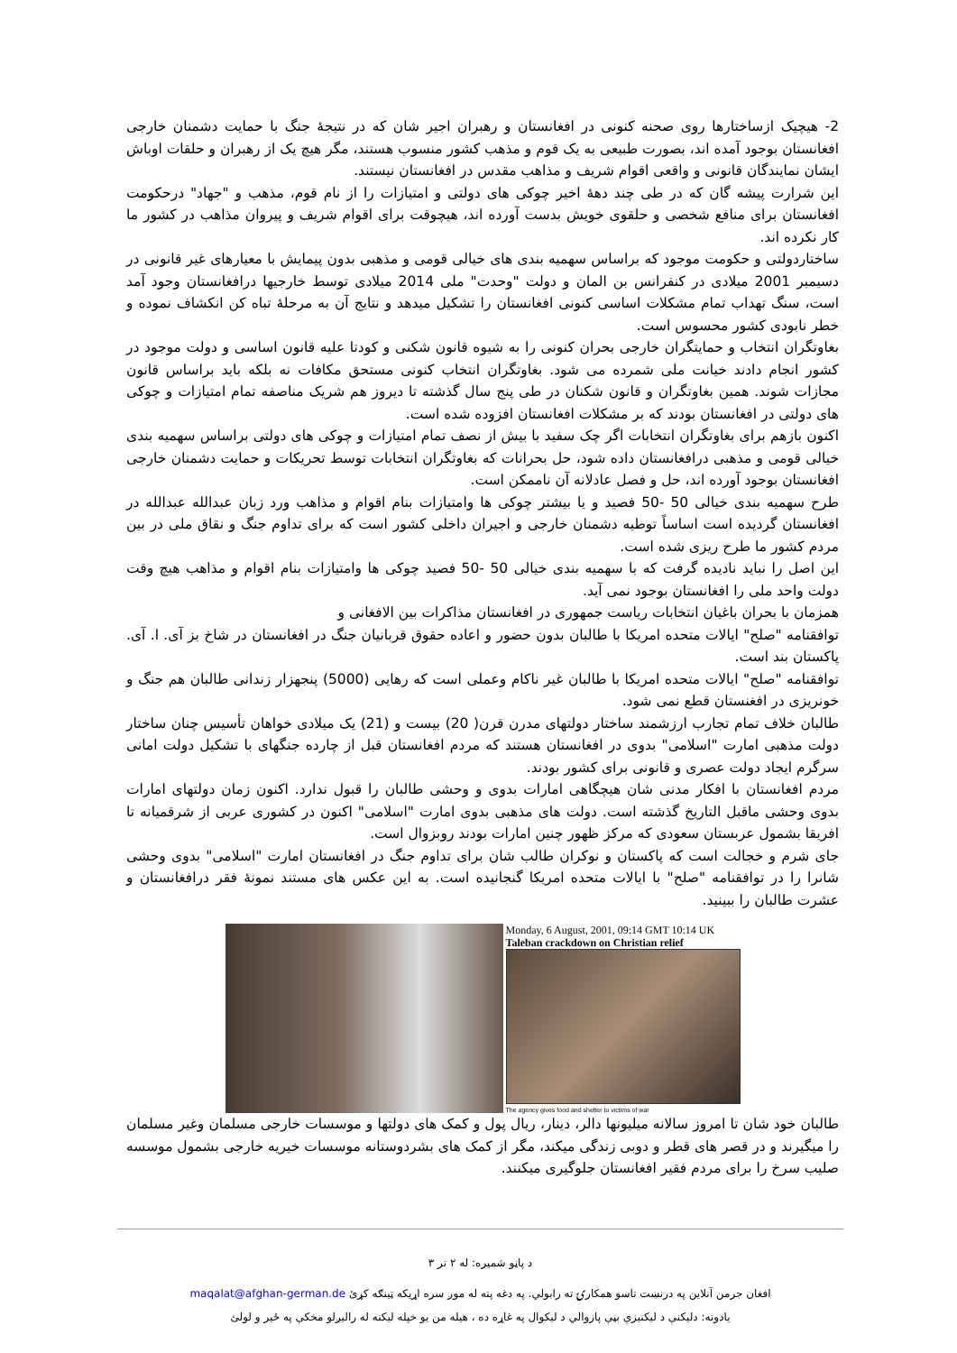2- هیچیک ازساختارها روی صحنه کنونی در افغانستان و رهبران اجیر شان که در نتیجۀ جنگ با حمایت دشمنان خارجی افغانستان بوجود آمده اند، بصورت طبیعی به یک قوم و مذهب کشور منسوب هستند، مگر هیچ یک از رهبران و حلقات اوباش ایشان نمایندگان قانونی و واقعی اقوام شریف و مذاهب مقدس در افغانستان نیستند.
این شرارت پیشه گان که در طی چند دهۀ اخیر چوکی های دولتی و امتیازات را از نام قوم، مذهب و "جهاد" درحکومت افغانستان برای منافع شخصی و حلقوی خویش بدست آورده اند، هیچوقت برای اقوام شریف و پیروان مذاهب در کشور ما کار نکرده اند.
ساختاردولتی و حکومت موجود که براساس سهمیه بندی های خیالی قومی و مذهبی بدون پیمایش با معیارهای غیر قانونی در دسیمبر 2001 میلادی در کنفرانس بن المان و دولت "وحدت" ملی 2014 میلادی توسط خارجیها درافغانستان وجود آمد است، سنگ تهداب تمام مشکلات اساسی کنونی افغانستان را تشکیل میدهد و نتایج آن به مرحلۀ تباه کن انکشاف نموده و خطر نابودی کشور محسوس است.
بغاوتگران انتخاب و حمایتگران خارجی بحران کنونی را به شیوه قانون شکنی و کودتا علیه قانون اساسی و دولت موجود در کشور انجام دادند خیانت ملی شمرده می شود. بغاوتگران انتخاب کنونی مستحق مکافات نه بلکه باید براساس قانون مجازات شوند. همین بغاوتگران و قانون شکنان در طی پنج سال گذشته تا دیروز هم شریک مناصفه تمام امتیازات و چوکی های دولتی در افغانستان بودند که بر مشکلات افغانستان افزوده شده است.
اکنون بازهم برای بغاوتگران انتخابات اگر چک سفید با بیش از نصف تمام امتیازات و چوکی های دولتی براساس سهمیه بندی خیالی قومی و مذهبی درافغانستان داده شود، حل بحرانات که بغاوتگران انتخابات توسط تحریکات و حمایت دشمنان خارجی افغانستان بوجود آورده اند، حل و فصل عادلانه آن ناممکن است.
طرح سهمیه بندی خیالی 50 -50 فصید و یا بیشتر چوکی ها وامتیازات بنام اقوام و مذاهب ورد زبان عبدالله عبدالله در افغانستان گردیده است اساساً توطیه دشمنان خارجی و اجیران داخلی کشور است که برای تداوم جنگ و نقاق ملی در بین مردم کشور ما طرح ریزی شده است.
این اصل را نباید نادیده گرفت که با سهمیه بندی خیالی 50 -50 فصید چوکی ها وامتیازات بنام اقوام و مذاهب هیچ وقت دولت واحد ملی را افغانستان بوجود نمی آید.
همزمان با بحران باغیان انتخابات ریاست جمهوری در افغانستان مذاکرات بین الافغانی و
توافقنامه "صلح" ایالات متحده امریکا با طالبان بدون حضور و اعاده حقوق قربانیان جنگ در افغانستان در شاخ بز آی. ا. آی. پاکستان بند است.
توافقنامه "صلح" ایالات متحده امریکا با طالبان غیر ناکام وعملی است که رهایی (5000) پنجهزار زندانی طالبان هم جنگ و خونریزی در افغنستان قطع نمی شود.
طالبان خلاف تمام تجارب ارزشمند ساختار دولتهای مدرن قرن( 20) بیست و (21) یک میلادی خواهان تأسیس چنان ساختار دولت مذهبی امارت "اسلامی" بدوی در افغانستان هستند که مردم افغانستان قبل از چارده جنگهای با تشکیل دولت امانی سرگرم ایجاد دولت عصری و قانونی برای کشور بودند.
مردم افغانستان با افکار مدنی شان هیچگاهی امارات بدوی و وحشی طالبان را قبول ندارد. اکنون زمان دولتهای امارات بدوی وحشی ماقبل التاریخ گذشته است. دولت های مذهبی بدوی امارت "اسلامی" اکنون در کشوری عربی از شرقمیانه تا افریقا بشمول عربستان سعودی که مرکز ظهور چنین امارات بودند روبزوال است.
جای شرم و خجالت است که پاکستان و نوکران طالب شان برای تداوم جنگ در افغانستان امارت "اسلامی" بدوی وحشی شانرا را در توافقنامه "صلح" با ایالات متحده امریکا گنجانیده است. به این عکس های مستند نمونۀ فقر درافغانستان و عشرت طالبان را ببینید.
Monday, 6 August, 2001, 09:14 GMT 10:14 UK
Taleban crackdown on Christian relief
The agency gives food and shelter to victims of war
طالبان خود شان تا امروز سالانه میلیونها دالر، دینار، ریال پول و کمک های دولتها و موسسات خارجی مسلمان وغیر مسلمان را میگیرند و در قصر های قطر و دوبی زندگی میکند، مگر از کمک های بشردوستانه موسسات خیریه خارجی بشمول موسسه صلیب سرخ را برای مردم فقیر افغانستان جلوگیری میکنند.
د پاڼو شمیره: له ۲ تر ۳
افغان جرمن آنلاین په درنښت تاسو همکارۍ ته رابولي. په دغه پته له موږ سره اړیکه ټینګه کړئ maqalat@afghan-german.de
یادونه: دلیکنې د لیکنیزې بڼې پازوالي د لیکوال په غاړه ده ، هیله من یو خپله لیکنه له رالیږلو مخکې په ځیر و لولئ